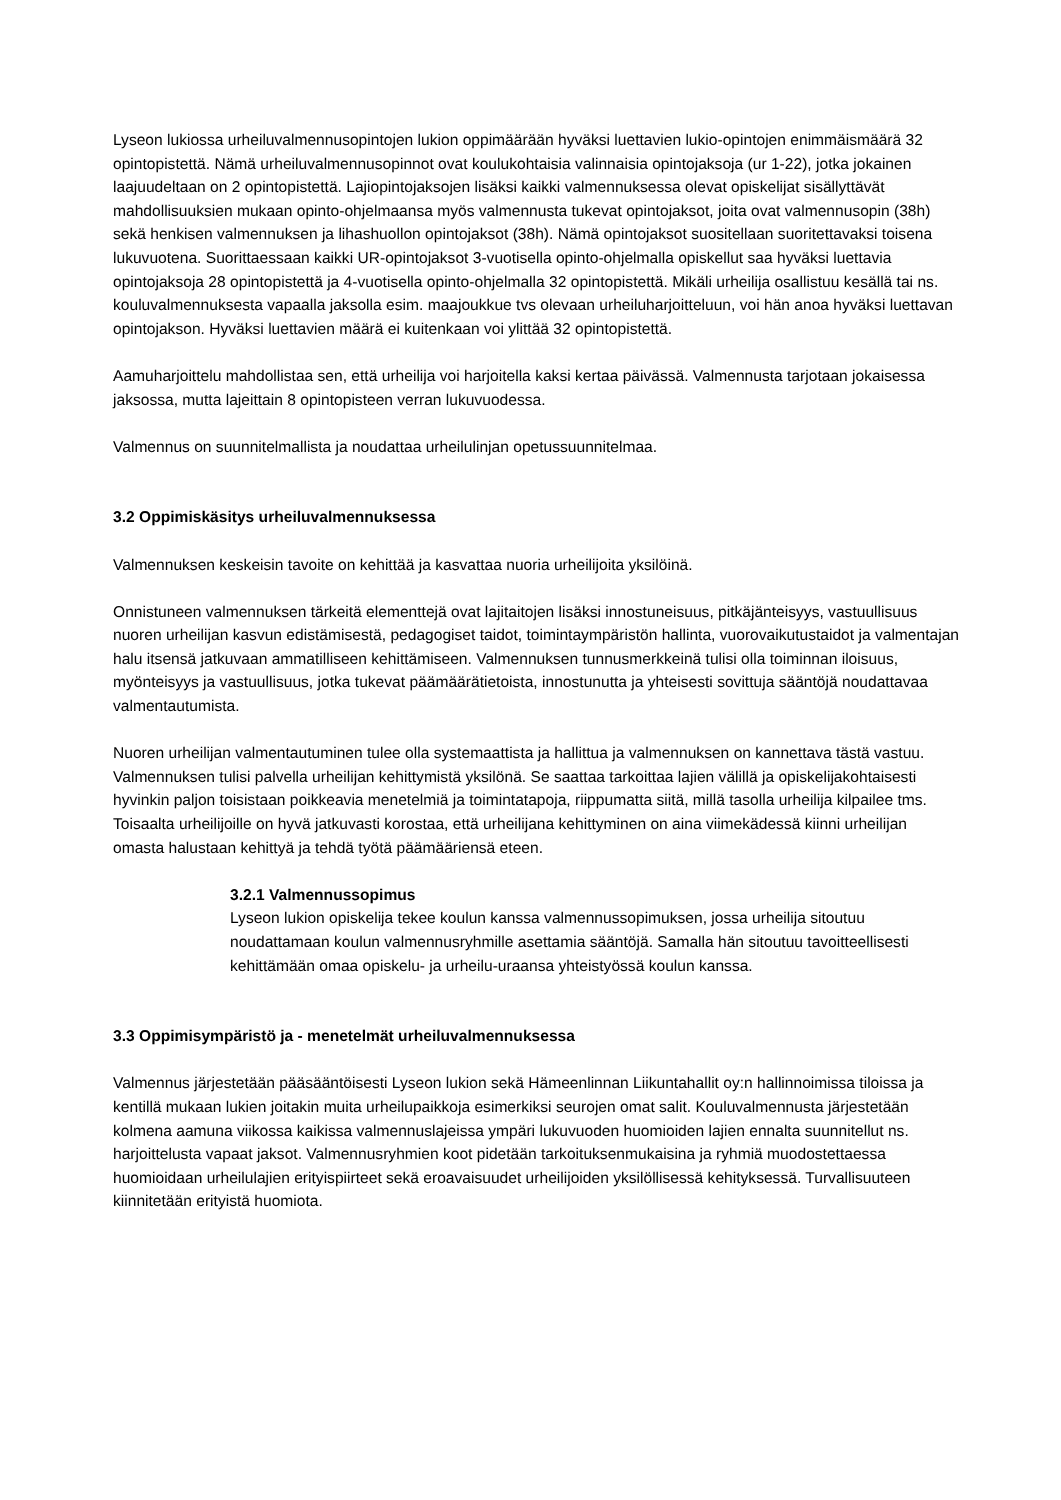Lyseon lukiossa urheiluvalmennusopintojen lukion oppimäärään hyväksi luettavien lukio-opintojen enimmäismäärä 32 opintopistettä. Nämä urheiluvalmennusopinnot ovat koulukohtaisia valinnaisia opintojaksoja (ur 1-22), jotka jokainen laajuudeltaan on 2 opintopistettä. Lajiopintojaksojen lisäksi kaikki valmennuksessa olevat opiskelijat sisällyttävät mahdollisuuksien mukaan opinto-ohjelmaansa myös valmennusta tukevat opintojaksot, joita ovat valmennusopin (38h) sekä henkisen valmennuksen ja lihashuollon opintojaksot (38h). Nämä opintojaksot suositellaan suoritettavaksi toisena lukuvuotena. Suorittaessaan kaikki UR-opintojaksot 3-vuotisella opinto-ohjelmalla opiskellut saa hyväksi luettavia opintojaksoja 28 opintopistettä ja 4-vuotisella opinto-ohjelmalla 32 opintopistettä. Mikäli urheilija osallistuu kesällä tai ns. kouluvalmennuksesta vapaalla jaksolla esim. maajoukkue tvs olevaan urheiluharjoitteluun, voi hän anoa hyväksi luettavan opintojakson. Hyväksi luettavien määrä ei kuitenkaan voi ylittää 32 opintopistettä.
Aamuharjoittelu mahdollistaa sen, että urheilija voi harjoitella kaksi kertaa päivässä. Valmennusta tarjotaan jokaisessa jaksossa, mutta lajeittain 8 opintopisteen verran lukuvuodessa.
Valmennus on suunnitelmallista ja noudattaa urheilulinjan opetussuunnitelmaa.
3.2 Oppimiskäsitys urheiluvalmennuksessa
Valmennuksen keskeisin tavoite on kehittää ja kasvattaa nuoria urheilijoita yksilöinä.
Onnistuneen valmennuksen tärkeitä elementtejä ovat lajitaitojen lisäksi innostuneisuus, pitkäjänteisyys, vastuullisuus nuoren urheilijan kasvun edistämisestä, pedagogiset taidot, toimintaympäristön hallinta, vuorovaikutustaidot ja valmentajan halu itsensä jatkuvaan ammatilliseen kehittämiseen. Valmennuksen tunnusmerkkeinä tulisi olla toiminnan iloisuus, myönteisyys ja vastuullisuus, jotka tukevat päämäärätietoista, innostunutta ja yhteisesti sovittuja sääntöjä noudattavaa valmentautumista.
Nuoren urheilijan valmentautuminen tulee olla systemaattista ja hallittua ja valmennuksen on kannettava tästä vastuu. Valmennuksen tulisi palvella urheilijan kehittymistä yksilönä. Se saattaa tarkoittaa lajien välillä ja opiskelijakohtaisesti hyvinkin paljon toisistaan poikkeavia menetelmiä ja toimintatapoja, riippumatta siitä, millä tasolla urheilija kilpailee tms. Toisaalta urheilijoille on hyvä jatkuvasti korostaa, että urheilijana kehittyminen on aina viimekädessä kiinni urheilijan omasta halustaan kehittyä ja tehdä työtä päämääriensä eteen.
3.2.1 Valmennussopimus
Lyseon lukion opiskelija tekee koulun kanssa valmennussopimuksen, jossa urheilija sitoutuu noudattamaan koulun valmennusryhmille asettamia sääntöjä. Samalla hän sitoutuu tavoitteellisesti kehittämään omaa opiskelu- ja urheilu-uraansa yhteistyössä koulun kanssa.
3.3 Oppimisympäristö ja - menetelmät urheiluvalmennuksessa
Valmennus järjestetään pääsääntöisesti Lyseon lukion sekä Hämeenlinnan Liikuntahallit oy:n hallinnoimissa tiloissa ja kentillä mukaan lukien joitakin muita urheilupaikkoja esimerkiksi seurojen omat salit. Kouluvalmennusta järjestetään kolmena aamuna viikossa kaikissa valmennuslajeissa ympäri lukuvuoden huomioiden lajien ennalta suunnitellut ns. harjoittelusta vapaat jaksot. Valmennusryhmien koot pidetään tarkoituksenmukaisina ja ryhmiä muodostettaessa huomioidaan urheilulajien erityispiirteet sekä eroavaisuudet urheilijoiden yksilöllisessä kehityksessä. Turvallisuuteen kiinnitetään erityistä huomiota.